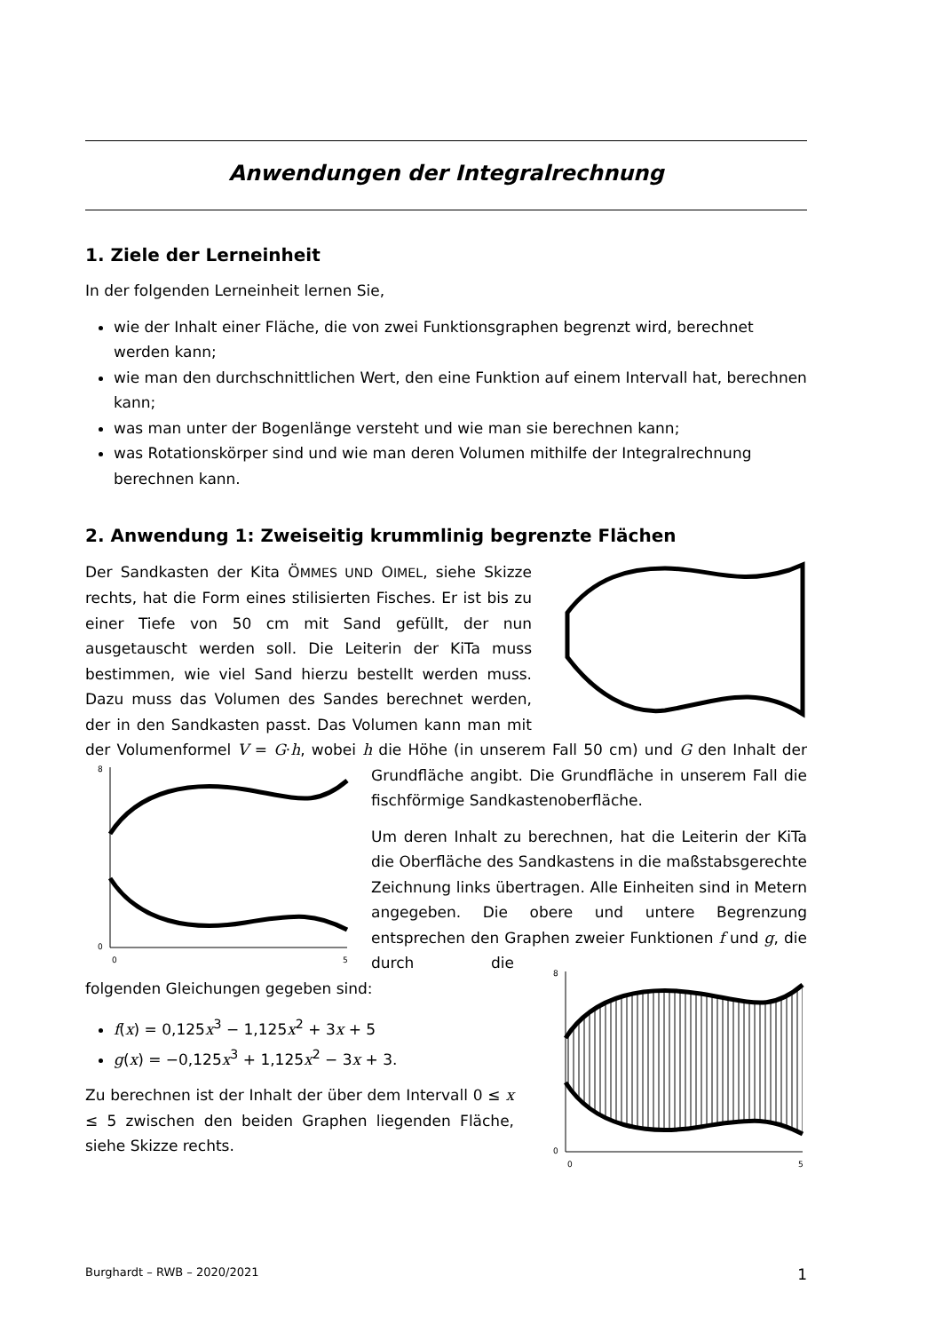Anwendungen der Integralrechnung
1. Ziele der Lerneinheit
In der folgenden Lerneinheit lernen Sie,
wie der Inhalt einer Fläche, die von zwei Funktionsgraphen begrenzt wird, berechnet werden kann;
wie man den durchschnittlichen Wert, den eine Funktion auf einem Intervall hat, berechnen kann;
was man unter der Bogenlänge versteht und wie man sie berechnen kann;
was Rotationskörper sind und wie man deren Volumen mithilfe der Integralrechnung berechnen kann.
2. Anwendung 1: Zweiseitig krummlinig begrenzte Flächen
Der Sandkasten der Kita ÖMMES UND OIMEL, siehe Skizze rechts, hat die Form eines stilisierten Fisches. Er ist bis zu einer Tiefe von 50 cm mit Sand gefüllt, der nun ausgetauscht werden soll. Die Leiterin der KiTa muss bestimmen, wie viel Sand hierzu bestellt werden muss. Dazu muss das Volumen des Sandes berechnet werden, der in den Sandkasten passt. Das Volumen kann man mit der Volumenformel V = G·h, wobei h die Höhe (in unserem Fall 50
8
0
0
5
cm) und G den Inhalt der Grundfläche angibt. Die Grundfläche in unserem Fall die fischförmige Sandkastenoberfläche.
Um deren Inhalt zu berechnen, hat die Leiterin der KiTa die Oberfläche des Sandkastens in die maßstabsgerechte Zeichnung links übertragen. Alle Einheiten sind in Metern angegeben. Die obere und untere Begrenzung entsprechen den Graphen zweier Funktionen f
8
0
0
5
und g, die durch die folgenden Gleichungen gegeben sind:
f(x) = 0,125x<sup>3</sup> − 1,125x<sup>2</sup> + 3x + 5
g(x) = −0,125x<sup>3</sup> + 1,125x<sup>2</sup> − 3x + 3.
Zu berechnen ist der Inhalt der über dem Intervall 0 ≤ x ≤ 5 zwischen den beiden Graphen liegenden Fläche, siehe Skizze rechts.
Burghardt – RWB – 2020/2021 1